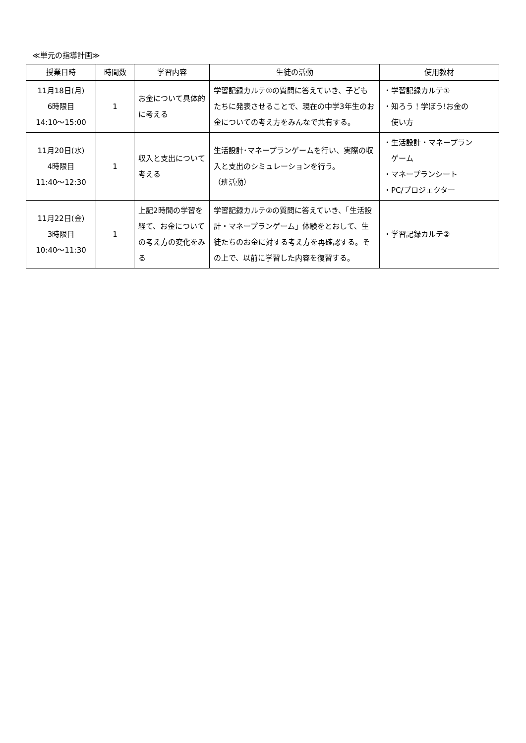≪単元の指導計画≫
| 授業日時 | 時間数 | 学習内容 | 生徒の活動 | 使用教材 |
| --- | --- | --- | --- | --- |
| 11月18日(月) 6時限目 14:10〜15:00 | 1 | お金について具体的に考える | 学習記録カルテ①の質問に答えていき、子どもたちに発表させることで、現在の中学3年生のお金についての考え方をみんなで共有する。 | ・学習記録カルテ① ・知ろう！学ぼう!お金の 使い方 |
| 11月20日(水) 4時限目 11:40〜12:30 | 1 | 収入と支出について考える | 生活設計･マネープランゲームを行い、実際の収入と支出のシミュレーションを行う。 （班活動） | ・生活設計・マネープラン ゲーム ・マネープランシート ・PC/プロジェクター |
| 11月22日(金) 3時限目 10:40〜11:30 | 1 | 上記2時間の学習を経て、お金についての考え方の変化をみる | 学習記録カルテ②の質問に答えていき、「生活設計・マネープランゲーム」体験をとおして、生徒たちのお金に対する考え方を再確認する。その上で、以前に学習した内容を復習する。 | ・学習記録カルテ② |